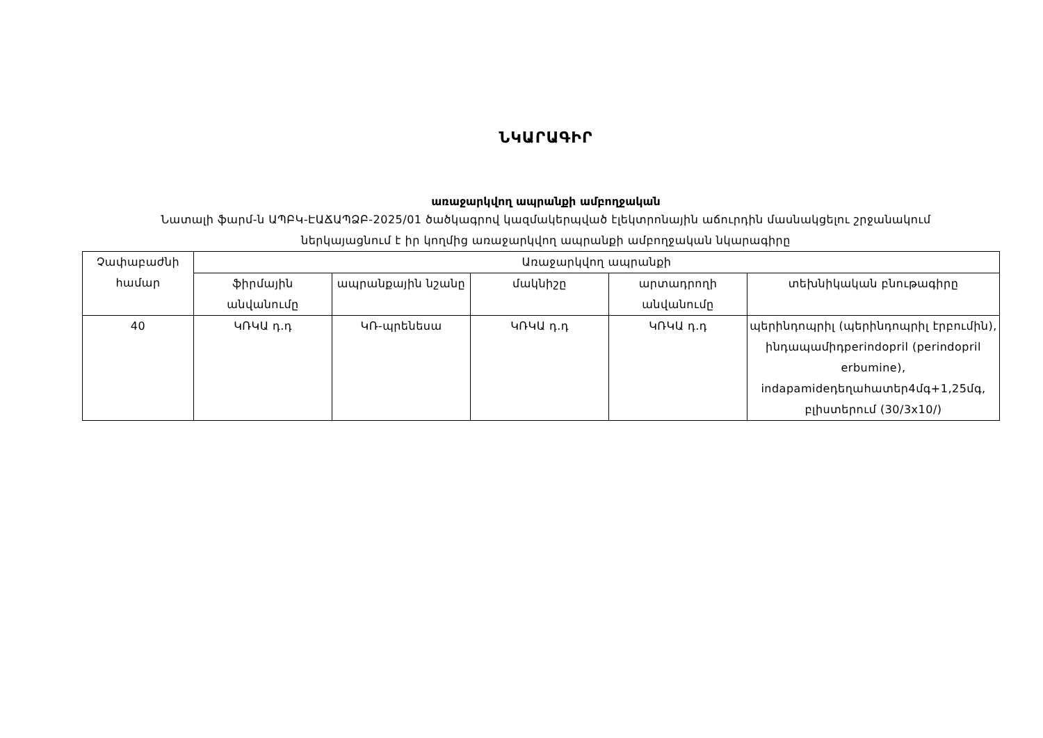ՆԿԱՐԱԳԻՐ
առաջարկվող ապրանքի ամբողջական
Նատալի ֆարմ-ն ԱՊԲԿ-ԷԱՃԱՊՁԲ-2025/01 ծածկագրով կազմակերպված էլեկտրոնային աճուրդին մասնակցելու շրջանակում
ներկայացնում է իր կողմից առաջարկվող ապրանքի ամբողջական նկարագիրը
| Չափաբաժնի համար | Առաջարկվող ապրանքի | | | | |
| --- | --- | --- | --- | --- | --- |
| | ֆիրմային անվանումը | ապրանքային նշանը | մակնիշը | արտադրողի անվանումը | տեխնիկական բնութագիրը |
| 40 | ԿՌԿԱ դ.դ | ԿՌ-պրենեսա | ԿՌԿԱ դ.դ | ԿՌԿԱ դ.դ | պերինդոպրիլ (պերինդոպրիլ էրբումին), ինդապամիդperindopril (perindopril erbumine), indapamideդեղահատեր4մգ+1,25մգ, բլիստերում (30/3x10/) |